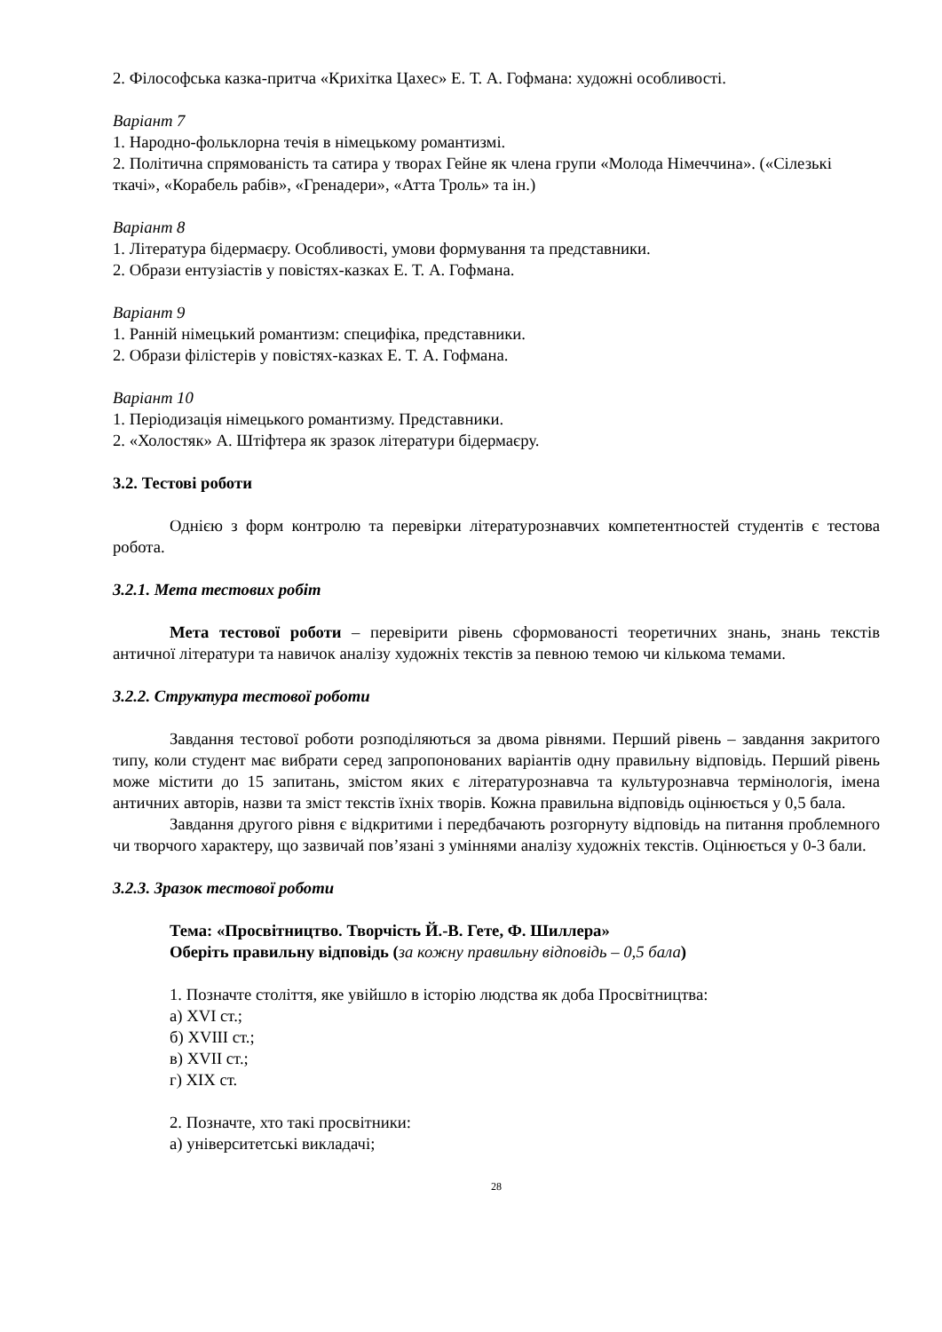2. Філософська казка-притча «Крихітка Цахес» Е. Т. А. Гофмана: художні особливості.
Варіант 7
1. Народно-фольклорна течія в німецькому романтизмі.
2. Політична спрямованість та сатира у творах Гейне як члена групи «Молода Німеччина». («Сілезькі ткачі», «Корабель рабів», «Гренадери», «Атта Троль» та ін.)
Варіант 8
1. Література бідермаєру. Особливості, умови формування та представники.
2. Образи ентузіастів у повістях-казках Е. Т. А. Гофмана.
Варіант 9
1. Ранній німецький романтизм: специфіка, представники.
2. Образи філістерів у повістях-казках Е. Т. А. Гофмана.
Варіант 10
1. Періодизація німецького романтизму. Представники.
2. «Холостяк» А. Штіфтера як зразок літератури бідермаєру.
3.2. Тестові роботи
Однією з форм контролю та перевірки літературознавчих компетентностей студентів є тестова робота.
3.2.1. Мета тестових робіт
Мета тестової роботи – перевірити рівень сформованості теоретичних знань, знань текстів античної літератури та навичок аналізу художніх текстів за певною темою чи кількома темами.
3.2.2. Структура тестової роботи
Завдання тестової роботи розподіляються за двома рівнями. Перший рівень – завдання закритого типу, коли студент має вибрати серед запропонованих варіантів одну правильну відповідь. Перший рівень може містити до 15 запитань, змістом яких є літературознавча та культурознавча термінологія, імена античних авторів, назви та зміст текстів їхніх творів. Кожна правильна відповідь оцінюється у 0,5 бала.
Завдання другого рівня є відкритими і передбачають розгорнуту відповідь на питання проблемного чи творчого характеру, що зазвичай пов’язані з уміннями аналізу художніх текстів. Оцінюється у 0-3 бали.
3.2.3. Зразок тестової роботи
Тема: «Просвітництво. Творчість Й.-В. Гете, Ф. Шиллера»
Оберіть правильну відповідь (за кожну правильну відповідь – 0,5 бала)
1. Позначте століття, яке увійшло в історію людства як доба Просвітництва:
а) XVI ст.;
б) XVIII ст.;
в) XVII ст.;
г) XIX ст.
2. Позначте, хто такі просвітники:
а) університетські викладачі;
28